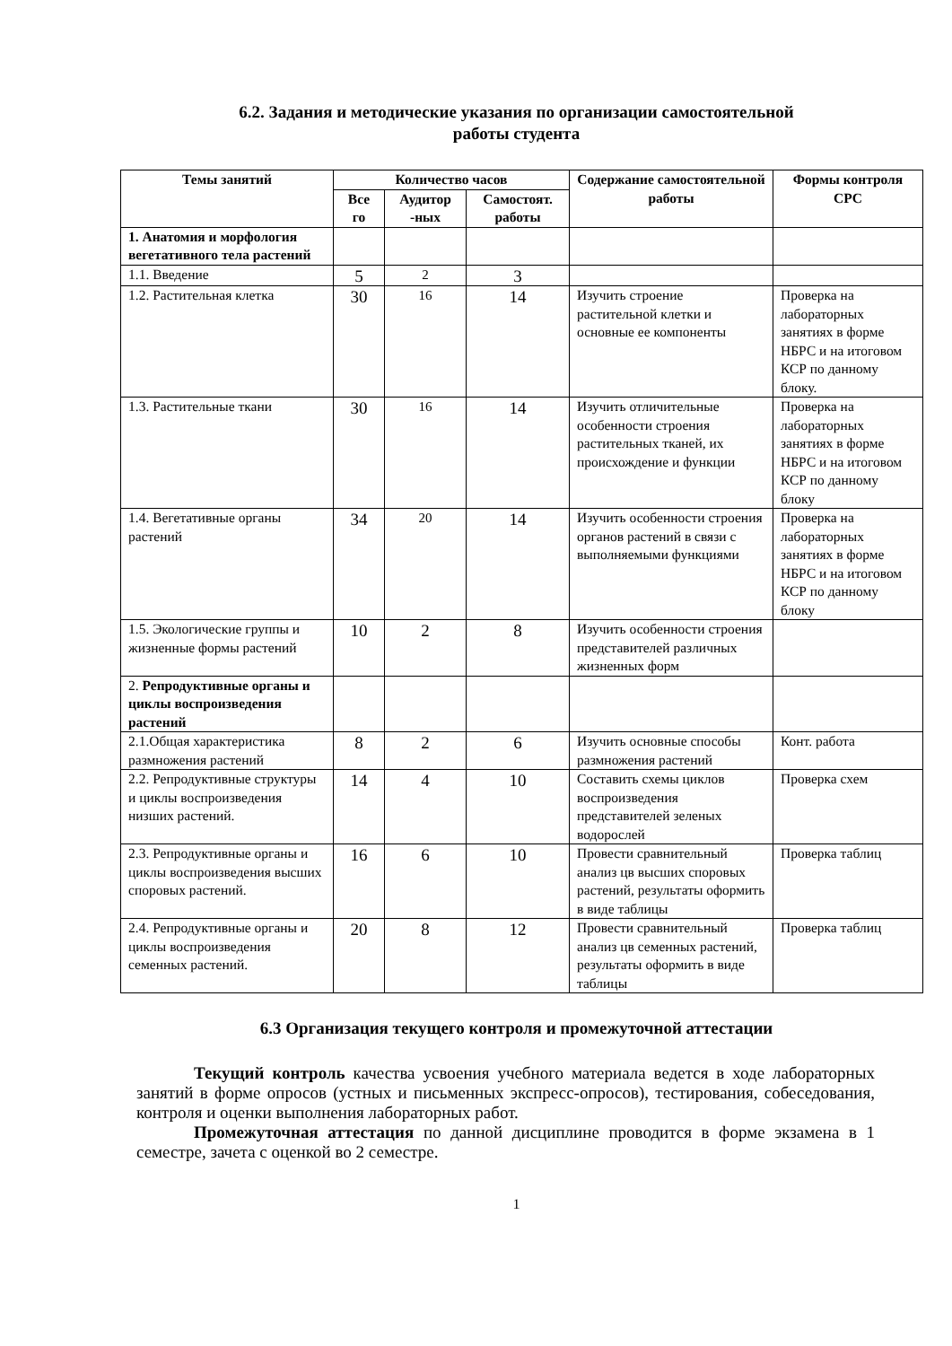6.2. Задания и методические указания по организации самостоятельной
работы студента
| Темы занятий | Количество часов | | | Содержание самостоятельной работы | Формы контроля СРС |
| --- | --- | --- | --- | --- | --- |
| | Все го | Аудитор -ных | Самостоят. работы | | |
| 1. Анатомия и морфология вегетативного тела растений | | | | | |
| 1.1. Введение | 5 | 2 | 3 | | |
| 1.2. Растительная клетка | 30 | 16 | 14 | Изучить строение растительной клетки и основные ее компоненты | Проверка на лабораторных занятиях в форме НБРС и на итоговом КСР по данному блоку. |
| 1.3. Растительные ткани | 30 | 16 | 14 | Изучить отличительные особенности строения растительных тканей, их происхождение и функции | Проверка на лабораторных занятиях в форме НБРС и на итоговом КСР по данному блоку |
| 1.4. Вегетативные органы растений | 34 | 20 | 14 | Изучить особенности строения органов растений в связи с выполняемыми функциями | Проверка на лабораторных занятиях в форме НБРС и на итоговом КСР по данному блоку |
| 1.5. Экологические группы и жизненные формы растений | 10 | 2 | 8 | Изучить особенности строения представителей различных жизненных форм | |
| 2. Репродуктивные органы и циклы воспроизведения растений | | | | | |
| 2.1.Общая характеристика размножения растений | 8 | 2 | 6 | Изучить основные способы размножения растений | Конт. работа |
| 2.2. Репродуктивные структуры и циклы воспроизведения низших растений. | 14 | 4 | 10 | Составить схемы циклов воспроизведения представителей зеленых водорослей | Проверка схем |
| 2.3. Репродуктивные органы и циклы воспроизведения высших споровых растений. | 16 | 6 | 10 | Провести сравнительный анализ цв высших споровых растений, результаты оформить в виде таблицы | Проверка таблиц |
| 2.4. Репродуктивные органы и циклы воспроизведения семенных растений. | 20 | 8 | 12 | Провести сравнительный анализ цв семенных растений, результаты оформить в виде таблицы | Проверка таблиц |
6.3 Организация текущего контроля и промежуточной аттестации
Текущий контроль качества усвоения учебного материала ведется в ходе лабораторных занятий в форме опросов (устных и письменных экспресс-опросов), тестирования, собеседования, контроля и оценки выполнения лабораторных работ.
Промежуточная аттестация по данной дисциплине проводится в форме экзамена в 1 семестре, зачета с оценкой во 2 семестре.
1